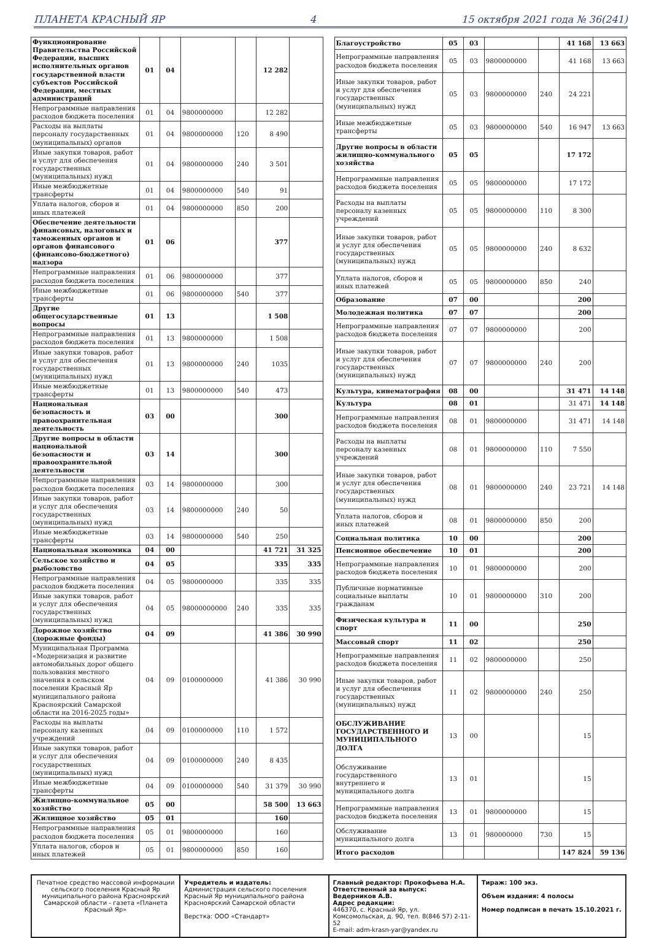ПЛАНЕТА КРАСНЫЙ ЯР 4 15 октября 2021 года № 36(241)
| Функционирование Правительства Российской Федерации, высших исполнительных органов государственной власти субъектов Российской Федерации, местных администраций | 01 | 04 | | | 12 282 | |
| Непрограммные направления расходов бюджета поселения | 01 | 04 | 9800000000 | | 12 282 | |
| Расходы на выплаты персоналу государственных (муниципальных) органов | 01 | 04 | 9800000000 | 120 | 8 490 | |
| Иные закупки товаров, работ и услуг для обеспечения государственных (муниципальных) нужд | 01 | 04 | 9800000000 | 240 | 3 501 | |
| Иные межбюджетные трансферты | 01 | 04 | 9800000000 | 540 | 91 | |
| Уплата налогов, сборов и иных платежей | 01 | 04 | 9800000000 | 850 | 200 | |
| Обеспечение деятельности финансовых, налоговых и таможенных органов и органов финансового (финансово-бюджетного) надзора | 01 | 06 | | | 377 | |
| Непрограммные направления расходов бюджета поселения | 01 | 06 | 9800000000 | | 377 | |
| Иные межбюджетные трансферты | 01 | 06 | 9800000000 | 540 | 377 | |
| Другие общегосударственные вопросы | 01 | 13 | | | 1 508 | |
| Непрограммные направления расходов бюджета поселения | 01 | 13 | 9800000000 | | 1 508 | |
| Иные закупки товаров, работ и услуг для обеспечения государственных (муниципальных) нужд | 01 | 13 | 9800000000 | 240 | 1035 | |
| Иные межбюджетные трансферты | 01 | 13 | 9800000000 | 540 | 473 | |
| Национальная безопасность и правоохранительная деятельность | 03 | 00 | | | 300 | |
| Другие вопросы в области национальной безопасности и правоохранительной деятельности | 03 | 14 | | | 300 | |
| Непрограммные направления расходов бюджета поселения | 03 | 14 | 9800000000 | | 300 | |
| Иные закупки товаров, работ и услуг для обеспечения государственных (муниципальных) нужд | 03 | 14 | 9800000000 | 240 | 50 | |
| Иные межбюджетные трансферты | 03 | 14 | 9800000000 | 540 | 250 | |
| Национальная экономика | 04 | 00 | | | 41 721 | 31 325 |
| Сельское хозяйство и рыболовство | 04 | 05 | | | 335 | 335 |
| Непрограммные направления расходов бюджета поселения | 04 | 05 | 9800000000 | | 335 | 335 |
| Иные закупки товаров, работ и услуг для обеспечения государственных (муниципальных) нужд | 04 | 05 | 98000000000 | 240 | 335 | 335 |
| Дорожное хозяйство (дорожные фонды) | 04 | 09 | | | 41 386 | 30 990 |
| Муниципальная Программа «Модернизация и развитие автомобильных дорог общего пользования местного значения в сельском поселении Красный Яр муниципального района Красноярский Самарской области на 2016-2025 годы» | 04 | 09 | 0100000000 | | 41 386 | 30 990 |
| Расходы на выплаты персоналу казенных учреждений | 04 | 09 | 0100000000 | 110 | 1 572 | |
| Иные закупки товаров, работ и услуг для обеспечения государственных (муниципальных) нужд | 04 | 09 | 0100000000 | 240 | 8 435 | |
| Иные межбюджетные трансферты | 04 | 09 | 0100000000 | 540 | 31 379 | 30 990 |
| Жилищно-коммунальное хозяйство | 05 | 00 | | | 58 500 | 13 663 |
| Жилищное хозяйство | 05 | 01 | | | 160 | |
| Непрограммные направления расходов бюджета поселения | 05 | 01 | 9800000000 | | 160 | |
| Уплата налогов, сборов и иных платежей | 05 | 01 | 9800000000 | 850 | 160 | |
| Благоустройство | 05 | 03 | | | 41 168 | 13 663 |
| Непрограммные направления расходов бюджета поселения | 05 | 03 | 9800000000 | | 41 168 | 13 663 |
| Иные закупки товаров, работ и услуг для обеспечения государственных (муниципальных) нужд | 05 | 03 | 9800000000 | 240 | 24 221 | |
| Иные межбюджетные трансферты | 05 | 03 | 9800000000 | 540 | 16 947 | 13 663 |
| Другие вопросы в области жилищно-коммунального хозяйства | 05 | 05 | | | 17 172 | |
| Непрограммные направления расходов бюджета поселения | 05 | 05 | 9800000000 | | 17 172 | |
| Расходы на выплаты персоналу казенных учреждений | 05 | 05 | 9800000000 | 110 | 8 300 | |
| Иные закупки товаров, работ и услуг для обеспечения государственных (муниципальных) нужд | 05 | 05 | 9800000000 | 240 | 8 632 | |
| Уплата налогов, сборов и иных платежей | 05 | 05 | 9800000000 | 850 | 240 | |
| Образование | 07 | 00 | | | 200 | |
| Молодежная политика | 07 | 07 | | | 200 | |
| Непрограммные направления расходов бюджета поселения | 07 | 07 | 9800000000 | | 200 | |
| Иные закупки товаров, работ и услуг для обеспечения государственных (муниципальных) нужд | 07 | 07 | 9800000000 | 240 | 200 | |
| Культура, кинематография | 08 | 00 | | | 31 471 | 14 148 |
| Культура | 08 | 01 | | | 31 471 | 14 148 |
| Непрограммные направления расходов бюджета поселения | 08 | 01 | 9800000000 | | 31 471 | 14 148 |
| Расходы на выплаты персоналу казенных учреждений | 08 | 01 | 9800000000 | 110 | 7 550 | |
| Иные закупки товаров, работ и услуг для обеспечения государственных (муниципальных) нужд | 08 | 01 | 9800000000 | 240 | 23 721 | 14 148 |
| Уплата налогов, сборов и иных платежей | 08 | 01 | 9800000000 | 850 | 200 | |
| Социальная политика | 10 | 00 | | | 200 | |
| Пенсионное обеспечение | 10 | 01 | | | 200 | |
| Непрограммные направления расходов бюджета поселения | 10 | 01 | 9800000000 | | 200 | |
| Публичные нормативные социальные выплаты гражданам | 10 | 01 | 9800000000 | 310 | 200 | |
| Физическая культура и спорт | 11 | 00 | | | 250 | |
| Массовый спорт | 11 | 02 | | | 250 | |
| Непрограммные направления расходов бюджета поселения | 11 | 02 | 9800000000 | | 250 | |
| Иные закупки товаров, работ и услуг для обеспечения государственных (муниципальных) нужд | 11 | 02 | 9800000000 | 240 | 250 | |
| ОБСЛУЖИВАНИЕ ГОСУДАРСТВЕННОГО И МУНИЦИПАЛЬНОГО ДОЛГА | 13 | 00 | | | 15 | |
| Обслуживание государственного внутреннего и муниципального долга | 13 | 01 | | | 15 | |
| Непрограммные направления расходов бюджета поселения | 13 | 01 | 9800000000 | | 15 | |
| Обслуживание муниципального долга | 13 | 01 | 980000000 | 730 | 15 | |
| Итого расходов | | | | | 147 824 | 59 136 |
Печатное средство массовой информации сельского поселения Красный Яр муниципального района Красноярский Самарской области - газета «Планета Красный Яр»
Учредитель и издатель:
Администрация сельского поселения Красный Яр муниципального района Красноярский Самарской области
Верстка: ООО «Стандарт»
Главный редактор: Прокофьева Н.А.
Ответственный за выпуск:
Ведерников А.В.
Адрес редакции:
446370, с. Красный Яр, ул. Комсомольская, д. 90, тел. 8(846 57) 2-11-52
E-mail: adm-krasn-yar@yandex.ru
Тираж: 100 экз.
Объем издания: 4 полосы
Номер подписан в печать 15.10.2021 г.